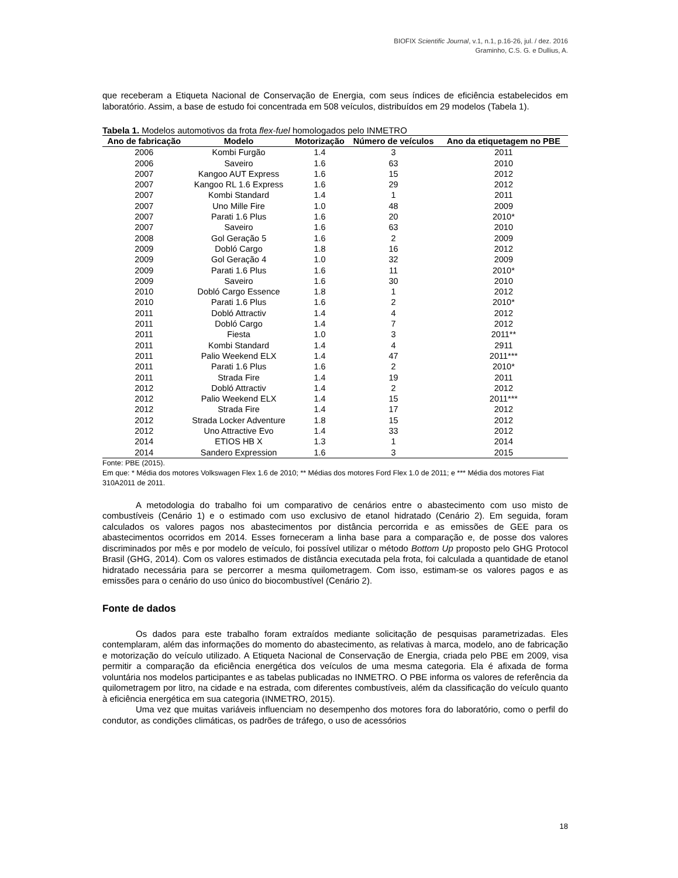BIOFIX Scientific Journal, v.1, n.1, p.16-26, jul. / dez. 2016
Graminho, C.S. G. e Dullius, A.
que receberam a Etiqueta Nacional de Conservação de Energia, com seus índices de eficiência estabelecidos em laboratório. Assim, a base de estudo foi concentrada em 508 veículos, distribuídos em 29 modelos (Tabela 1).
Tabela 1. Modelos automotivos da frota flex-fuel homologados pelo INMETRO
| Ano de fabricação | Modelo | Motorização | Número de veículos | Ano da etiquetagem no PBE |
| --- | --- | --- | --- | --- |
| 2006 | Kombi Furgão | 1.4 | 3 | 2011 |
| 2006 | Saveiro | 1.6 | 63 | 2010 |
| 2007 | Kangoo AUT Express | 1.6 | 15 | 2012 |
| 2007 | Kangoo RL 1.6 Express | 1.6 | 29 | 2012 |
| 2007 | Kombi Standard | 1.4 | 1 | 2011 |
| 2007 | Uno Mille Fire | 1.0 | 48 | 2009 |
| 2007 | Parati 1.6 Plus | 1.6 | 20 | 2010* |
| 2007 | Saveiro | 1.6 | 63 | 2010 |
| 2008 | Gol Geração 5 | 1.6 | 2 | 2009 |
| 2009 | Dobló Cargo | 1.8 | 16 | 2012 |
| 2009 | Gol Geração 4 | 1.0 | 32 | 2009 |
| 2009 | Parati 1.6 Plus | 1.6 | 11 | 2010* |
| 2009 | Saveiro | 1.6 | 30 | 2010 |
| 2010 | Dobló Cargo Essence | 1.8 | 1 | 2012 |
| 2010 | Parati 1.6 Plus | 1.6 | 2 | 2010* |
| 2011 | Dobló Attractiv | 1.4 | 4 | 2012 |
| 2011 | Dobló Cargo | 1.4 | 7 | 2012 |
| 2011 | Fiesta | 1.0 | 3 | 2011** |
| 2011 | Kombi Standard | 1.4 | 4 | 2911 |
| 2011 | Palio Weekend ELX | 1.4 | 47 | 2011*** |
| 2011 | Parati 1.6 Plus | 1.6 | 2 | 2010* |
| 2011 | Strada Fire | 1.4 | 19 | 2011 |
| 2012 | Dobló Attractiv | 1.4 | 2 | 2012 |
| 2012 | Palio Weekend ELX | 1.4 | 15 | 2011*** |
| 2012 | Strada Fire | 1.4 | 17 | 2012 |
| 2012 | Strada Locker Adventure | 1.8 | 15 | 2012 |
| 2012 | Uno Attractive Evo | 1.4 | 33 | 2012 |
| 2014 | ETIOS HB X | 1.3 | 1 | 2014 |
| 2014 | Sandero Expression | 1.6 | 3 | 2015 |
Fonte: PBE (2015).
Em que: * Média dos motores Volkswagen Flex 1.6 de 2010; ** Médias dos motores Ford Flex 1.0 de 2011; e *** Média dos motores Fiat 310A2011 de 2011.
A metodologia do trabalho foi um comparativo de cenários entre o abastecimento com uso misto de combustíveis (Cenário 1) e o estimado com uso exclusivo de etanol hidratado (Cenário 2). Em seguida, foram calculados os valores pagos nos abastecimentos por distância percorrida e as emissões de GEE para os abastecimentos ocorridos em 2014. Esses forneceram a linha base para a comparação e, de posse dos valores discriminados por mês e por modelo de veículo, foi possível utilizar o método Bottom Up proposto pelo GHG Protocol Brasil (GHG, 2014). Com os valores estimados de distância executada pela frota, foi calculada a quantidade de etanol hidratado necessária para se percorrer a mesma quilometragem. Com isso, estimam-se os valores pagos e as emissões para o cenário do uso único do biocombustível (Cenário 2).
Fonte de dados
Os dados para este trabalho foram extraídos mediante solicitação de pesquisas parametrizadas. Eles contemplaram, além das informações do momento do abastecimento, as relativas à marca, modelo, ano de fabricação e motorização do veículo utilizado. A Etiqueta Nacional de Conservação de Energia, criada pelo PBE em 2009, visa permitir a comparação da eficiência energética dos veículos de uma mesma categoria. Ela é afixada de forma voluntária nos modelos participantes e as tabelas publicadas no INMETRO. O PBE informa os valores de referência da quilometragem por litro, na cidade e na estrada, com diferentes combustíveis, além da classificação do veículo quanto à eficiência energética em sua categoria (INMETRO, 2015).
Uma vez que muitas variáveis influenciam no desempenho dos motores fora do laboratório, como o perfil do condutor, as condições climáticas, os padrões de tráfego, o uso de acessórios
18